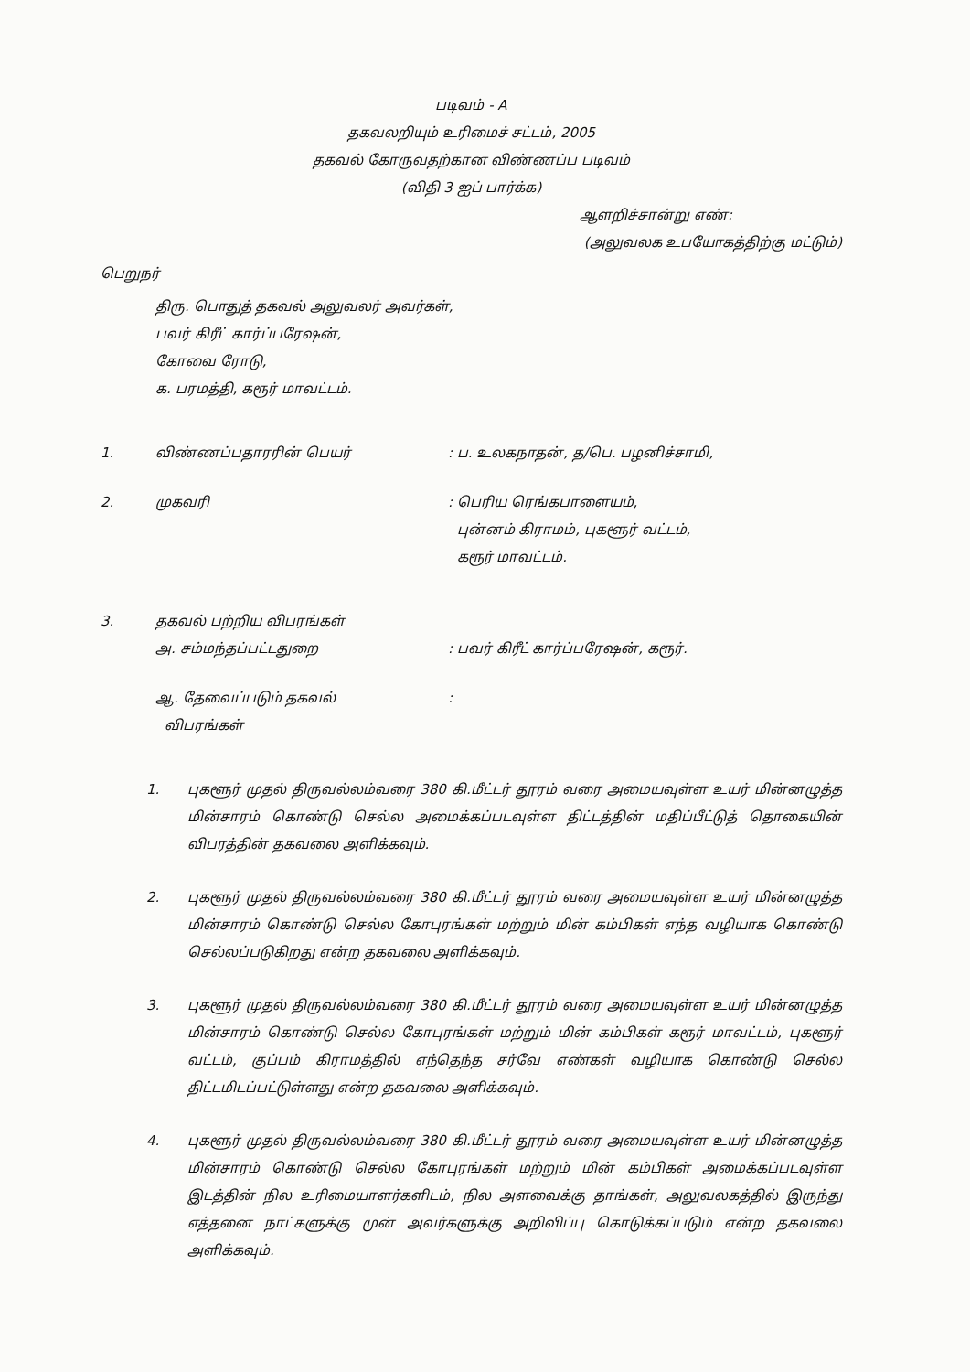படிவம் - A
தகவலறியும் உரிமைச் சட்டம், 2005
தகவல் கோருவதற்கான விண்ணப்ப படிவம்
(விதி 3 ஐப் பார்க்க)
ஆளறிச்சான்று எண்:
(அலுவலக உபயோகத்திற்கு மட்டும்)
பெறுநர்
திரு. பொதுத் தகவல் அலுவலர் அவர்கள்,
பவர் கிரீட் கார்ப்பரேஷன்,
கோவை ரோடு,
க. பரமத்தி, கரூர் மாவட்டம்.
1. விண்ணப்பதாரரின் பெயர் : ப. உலகநாதன், த/பெ. பழனிச்சாமி,
2. முகவரி : பெரிய ரெங்கபாளையம்,
புன்னம் கிராமம், புகளூர் வட்டம்,
கரூர் மாவட்டம்.
3. தகவல் பற்றிய விபரங்கள்
அ. சம்மந்தப்பட்டதுறை
: பவர் கிரீட் கார்ப்பரேஷன், கரூர்.
ஆ. தேவைப்படும் தகவல்
விபரங்கள்
:
1. புகளூர் முதல் திருவல்லம்வரை 380 கி.மீட்டர் தூரம் வரை அமையவுள்ள உயர் மின்னழுத்த மின்சாரம் கொண்டு செல்ல அமைக்கப்படவுள்ள திட்டத்தின் மதிப்பீட்டுத் தொகையின் விபரத்தின் தகவலை அளிக்கவும்.
2. புகளூர் முதல் திருவல்லம்வரை 380 கி.மீட்டர் தூரம் வரை அமையவுள்ள உயர் மின்னழுத்த மின்சாரம் கொண்டு செல்ல கோபுரங்கள் மற்றும் மின் கம்பிகள் எந்த வழியாக கொண்டு செல்லப்படுகிறது என்ற தகவலை அளிக்கவும்.
3. புகளூர் முதல் திருவல்லம்வரை 380 கி.மீட்டர் தூரம் வரை அமையவுள்ள உயர் மின்னழுத்த மின்சாரம் கொண்டு செல்ல கோபுரங்கள் மற்றும் மின் கம்பிகள் கரூர் மாவட்டம், புகளூர் வட்டம், குப்பம் கிராமத்தில் எந்தெந்த சர்வே எண்கள் வழியாக கொண்டு செல்ல திட்டமிடப்பட்டுள்ளது என்ற தகவலை அளிக்கவும்.
4. புகளூர் முதல் திருவல்லம்வரை 380 கி.மீட்டர் தூரம் வரை அமையவுள்ள உயர் மின்னழுத்த மின்சாரம் கொண்டு செல்ல கோபுரங்கள் மற்றும் மின் கம்பிகள் அமைக்கப்படவுள்ள இடத்தின் நில உரிமையாளர்களிடம், நில அளவைக்கு தாங்கள், அலுவலகத்தில் இருந்து எத்தனை நாட்களுக்கு முன் அவர்களுக்கு அறிவிப்பு கொடுக்கப்படும் என்ற தகவலை அளிக்கவும்.